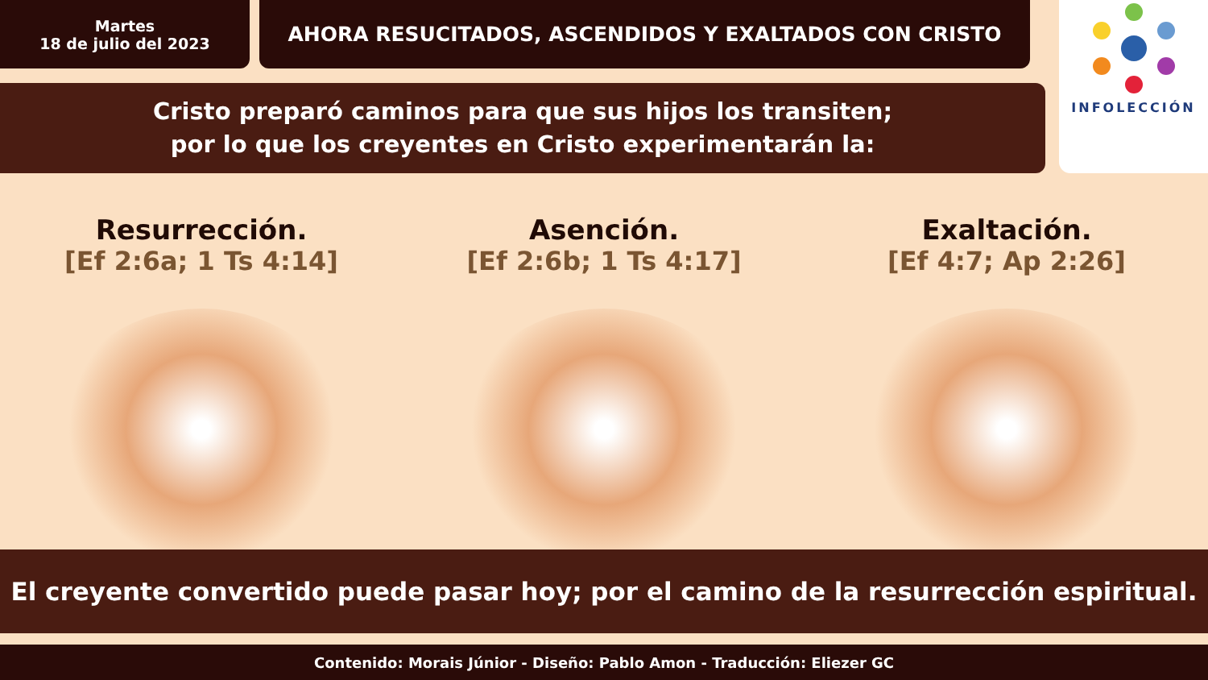Martes
18 de julio del 2023
AHORA RESUCITADOS, ASCENDIDOS Y EXALTADOS CON CRISTO
INFOLECCIÓN
Cristo preparó caminos para que sus hijos los transiten;
por lo que los creyentes en Cristo experimentarán la:
Resurrección.
[Ef 2:6a; 1 Ts 4:14]
Asención.
[Ef 2:6b; 1 Ts 4:17]
Exaltación.
[Ef 4:7; Ap 2:26]
El creyente convertido puede pasar hoy; por el camino de la resurrección espiritual.
Contenido: Morais Júnior - Diseño: Pablo Amon - Traducción: Eliezer GC